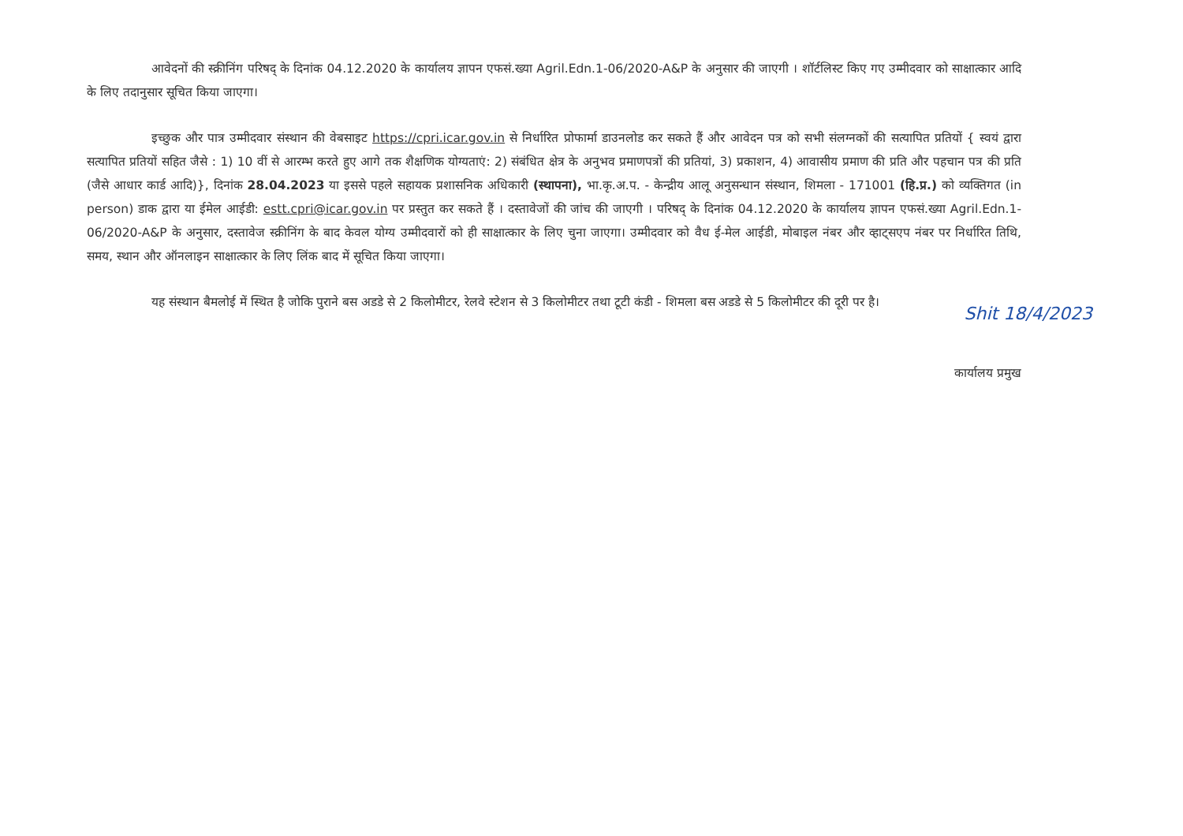आवेदनों की स्क्रीनिंग परिषद् के दिनांक 04.12.2020 के कार्यालय ज्ञापन एफसं.ख्या Agril.Edn.1-06/2020-A&P के अनुसार की जाएगी । शॉर्टलिस्ट किए गए उम्मीदवार को साक्षात्कार आदि के लिए तदानुसार सूचित किया जाएगा।
इच्छुक और पात्र उम्मीदवार संस्थान की वेबसाइट https://cpri.icar.gov.in से निर्धारित प्रोफार्मा डाउनलोड कर सकते हैं और आवेदन पत्र को सभी संलग्नकों की सत्यापित प्रतियों { स्वयं द्वारा सत्यापित प्रतियों सहित जैसे : 1) 10 वीं से आरम्भ करते हुए आगे तक शैक्षणिक योग्यताएं: 2) संबंधित क्षेत्र के अनुभव प्रमाणपत्रों की प्रतियां, 3) प्रकाशन, 4) आवासीय प्रमाण की प्रति और पहचान पत्र की प्रति (जैसे आधार कार्ड आदि)}, दिनांक 28.04.2023 या इससे पहले सहायक प्रशासनिक अधिकारी (स्थापना), भा.कृ.अ.प. - केन्द्रीय आलू अनुसन्धान संस्थान, शिमला - 171001 (हि.प्र.) को व्यक्तिगत (in person) डाक द्वारा या ईमेल आईडी: estt.cpri@icar.gov.in पर प्रस्तुत कर सकते हैं । दस्तावेजों की जांच की जाएगी । परिषद् के दिनांक 04.12.2020 के कार्यालय ज्ञापन एफसं.ख्या Agril.Edn.1-06/2020-A&P के अनुसार, दस्तावेज स्क्रीनिंग के बाद केवल योग्य उम्मीदवारों को ही साक्षात्कार के लिए चुना जाएगा। उम्मीदवार को वैध ई-मेल आईडी, मोबाइल नंबर और व्हाट्सएप नंबर पर निर्धारित तिथि, समय, स्थान और ऑनलाइन साक्षात्कार के लिए लिंक बाद में सूचित किया जाएगा।
यह संस्थान बैमलोई में स्थित है जोकि पुराने बस अडडे से 2 किलोमीटर, रेलवे स्टेशन से 3 किलोमीटर तथा टूटी कंडी - शिमला बस अडडे से 5 किलोमीटर की दूरी पर है।
Shit 18/4/2023
कार्यालय प्रमुख